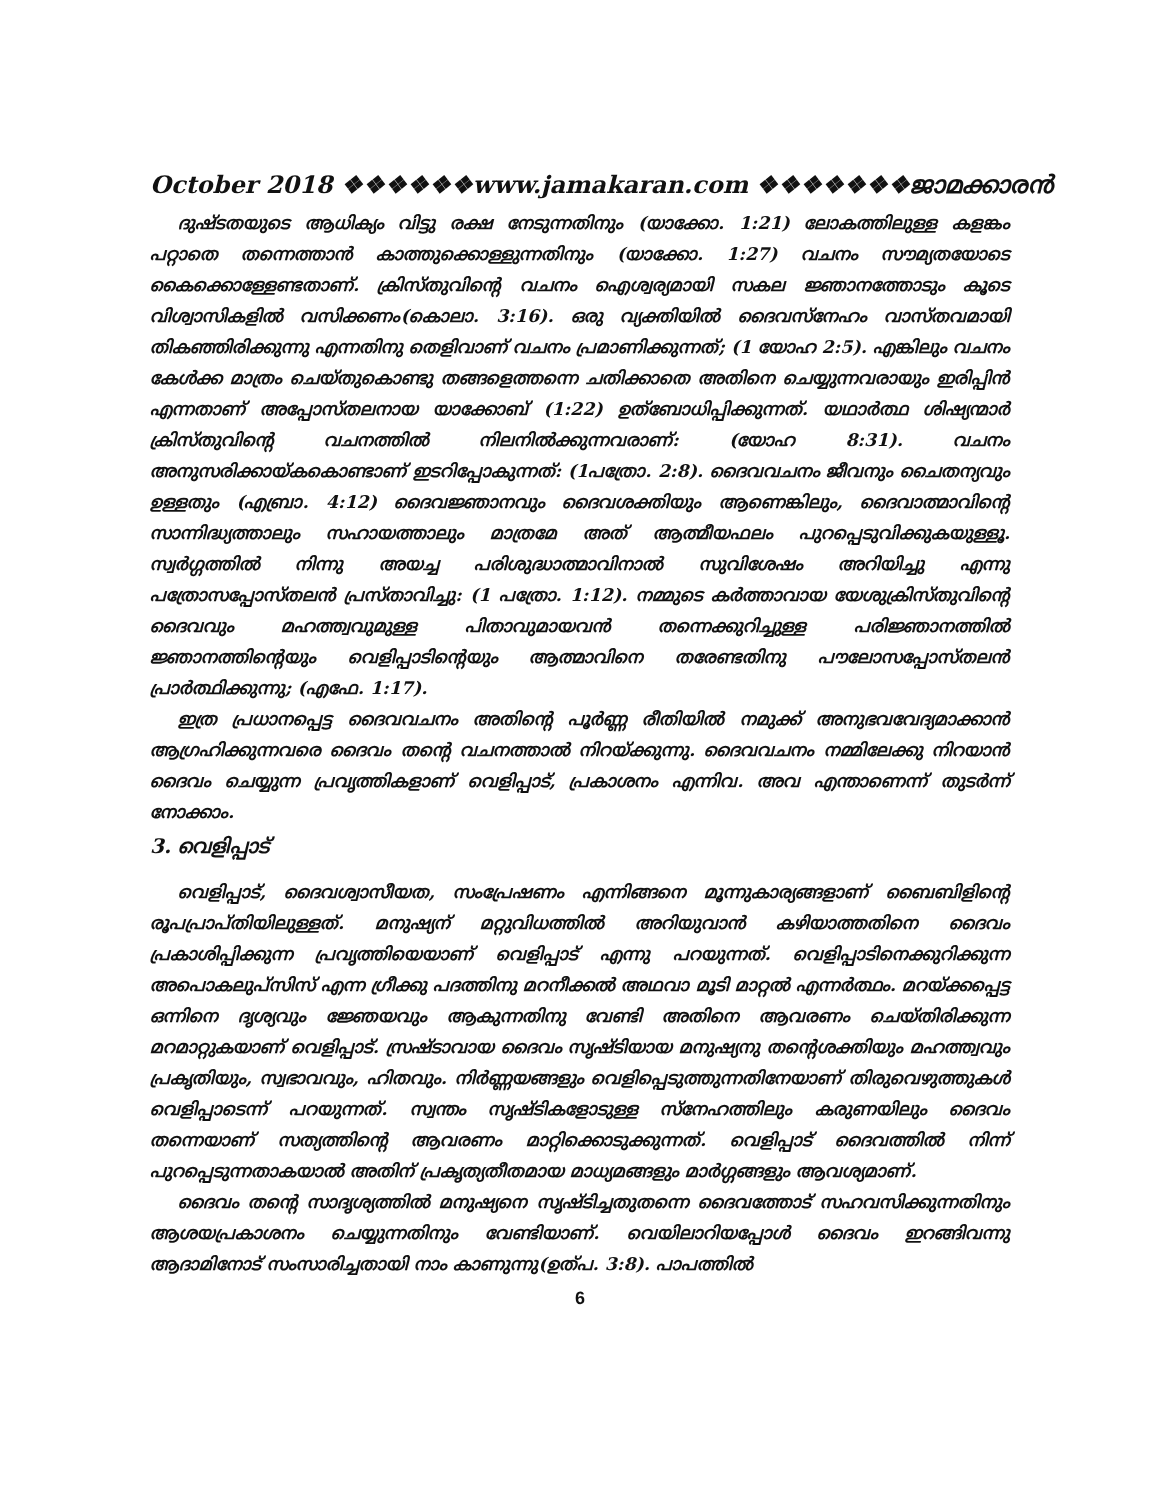October 2018 ❖❖❖❖❖❖www.jamakaran.com ❖❖❖❖❖❖❖ജാമക്കാരൻ
ദുഷ്ടതയുടെ ആധിക്യം വിട്ടു രക്ഷ നേടുന്നതിനും (യാക്കോ. 1:21) ലോകത്തിലുള്ള കളങ്കം പറ്റാതെ തന്നെത്താൻ കാത്തുക്കൊള്ളുന്നതിനും (യാക്കോ. 1:27) വചനം സൗമ്യതയോടെ കൈക്കൊള്ളേണ്ടതാണ്. ക്രിസ്തുവിന്റെ വചനം ഐശ്വര്യമായി സകല ജ്ഞാനത്തോടും കൂടെ വിശ്വാസികളിൽ വസിക്കണം(കൊലാ. 3:16). ഒരു വ്യക്തിയിൽ ദൈവസ്നേഹം വാസ്തവമായി തികഞ്ഞിരിക്കുന്നു എന്നതിനു തെളിവാണ് വചനം പ്രമാണിക്കുന്നത്; (1 യോഹ 2:5). എങ്കിലും വചനം കേൾക്ക മാത്രം ചെയ്തുകൊണ്ടു തങ്ങളെത്തന്നെ ചതിക്കാതെ അതിനെ ചെയ്യുന്നവരായും ഇരിപ്പിൻ എന്നതാണ് അപ്പോസ്തലനായ യാക്കോബ് (1:22) ഉത്ബോധിപ്പിക്കുന്നത്. യഥാർത്ഥ ശിഷ്യന്മാർ ക്രിസ്തുവിന്റെ വചനത്തിൽ നിലനിൽക്കുന്നവരാണ്: (യോഹ 8:31). വചനം അനുസരിക്കായ്കകൊണ്ടാണ് ഇടറിപ്പോകുന്നത്: (1പത്രോ. 2:8). ദൈവവചനം ജീവനും ചൈതന്യവും ഉള്ളതും (എബ്രാ. 4:12) ദൈവജ്ഞാനവും ദൈവശക്തിയും ആണെങ്കിലും, ദൈവാത്മാവിന്റെ സാന്നിദ്ധ്യത്താലും സഹായത്താലും മാത്രമേ അത് ആത്മീയഫലം പുറപ്പെടുവിക്കുകയുള്ളൂ. സ്വർഗ്ഗത്തിൽ നിന്നു അയച്ച പരിശുദ്ധാത്മാവിനാൽ സുവിശേഷം അറിയിച്ചു എന്നു പത്രോസപ്പോസ്തലൻ പ്രസ്താവിച്ചു: (1 പത്രോ. 1:12). നമ്മുടെ കർത്താവായ യേശുക്രിസ്തുവിന്റെ ദൈവവും മഹത്ത്വവുമുള്ള പിതാവുമായവൻ തന്നെക്കുറിച്ചുള്ള പരിജ്ഞാനത്തിൽ ജ്ഞാനത്തിന്റെയും വെളിപ്പാടിന്റെയും ആത്മാവിനെ തരേണ്ടതിനു പൗലോസപ്പോസ്തലൻ പ്രാർത്ഥിക്കുന്നു; (എഫേ. 1:17).
ഇത്ര പ്രധാനപ്പെട്ട ദൈവവചനം അതിന്റെ പൂർണ്ണ രീതിയിൽ നമുക്ക് അനുഭവവേദ്യമാക്കാൻ ആഗ്രഹിക്കുന്നവരെ ദൈവം തന്റെ വചനത്താൽ നിറയ്ക്കുന്നു. ദൈവവചനം നമ്മിലേക്കു നിറയാൻ ദൈവം ചെയ്യുന്ന പ്രവൃത്തികളാണ് വെളിപ്പാട്, പ്രകാശനം എന്നിവ. അവ എന്താണെന്ന് തുടർന്ന് നോക്കാം.
3. വെളിപ്പാട്
വെളിപ്പാട്, ദൈവശ്വാസീയത, സംപ്രേഷണം എന്നിങ്ങനെ മൂന്നുകാര്യങ്ങളാണ് ബൈബിളിന്റെ രൂപപ്രാപ്തിയിലുള്ളത്. മനുഷ്യന് മറ്റുവിധത്തിൽ അറിയുവാൻ കഴിയാത്തതിനെ ദൈവം പ്രകാശിപ്പിക്കുന്ന പ്രവൃത്തിയെയാണ് വെളിപ്പാട് എന്നു പറയുന്നത്. വെളിപ്പാടിനെക്കുറിക്കുന്ന അപൊകലുപ്സിസ് എന്ന ഗ്രീക്കു പദത്തിനു മറനീക്കൽ അഥവാ മൂടി മാറ്റൽ എന്നർത്ഥം. മറയ്ക്കപ്പെട്ട ഒന്നിനെ ദൃശ്യവും ജ്ഞേയവും ആകുന്നതിനു വേണ്ടി അതിനെ ആവരണം ചെയ്തിരിക്കുന്ന മറമാറ്റുകയാണ് വെളിപ്പാട്. സ്രഷ്ടാവായ ദൈവം സൃഷ്ടിയായ മനുഷ്യനു തന്റെശക്തിയും മഹത്ത്വവും പ്രകൃതിയും, സ്വഭാവവും, ഹിതവും. നിർണ്ണയങ്ങളും വെളിപ്പെടുത്തുന്നതിനേയാണ് തിരുവെഴുത്തുകൾ വെളിപ്പാടെന്ന് പറയുന്നത്. സ്വന്തം സൃഷ്ടികളോടുള്ള സ്നേഹത്തിലും കരുണയിലും ദൈവം തന്നെയാണ് സത്യത്തിന്റെ ആവരണം മാറ്റിക്കൊടുക്കുന്നത്. വെളിപ്പാട് ദൈവത്തിൽ നിന്ന് പുറപ്പെടുന്നതാകയാൽ അതിന് പ്രകൃത്യതീതമായ മാധ്യമങ്ങളും മാർഗ്ഗങ്ങളും ആവശ്യമാണ്.
ദൈവം തന്റെ സാദൃശ്യത്തിൽ മനുഷ്യനെ സൃഷ്ടിച്ചതുതന്നെ ദൈവത്തോട് സഹവസിക്കുന്നതിനും ആശയപ്രകാശനം ചെയ്യുന്നതിനും വേണ്ടിയാണ്. വെയിലാറിയപ്പോൾ ദൈവം ഇറങ്ങിവന്നു ആദാമിനോട് സംസാരിച്ചതായി നാം കാണുന്നു(ഉത്പ. 3:8). പാപത്തിൽ
6